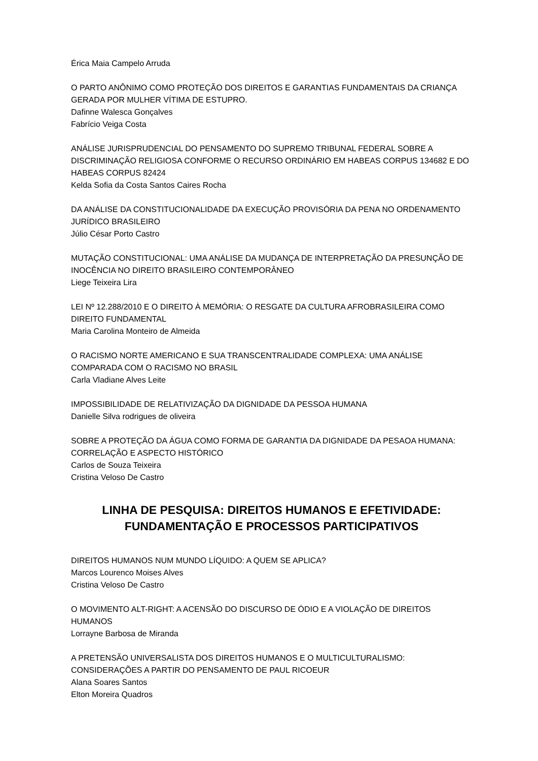Érica Maia Campelo Arruda
O PARTO ANÔNIMO COMO PROTEÇÃO DOS DIREITOS E GARANTIAS FUNDAMENTAIS DA CRIANÇA GERADA POR MULHER VÍTIMA DE ESTUPRO.
Dafinne Walesca Gonçalves
Fabrício Veiga Costa
ANÁLISE JURISPRUDENCIAL DO PENSAMENTO DO SUPREMO TRIBUNAL FEDERAL SOBRE A DISCRIMINAÇÃO RELIGIOSA CONFORME O RECURSO ORDINÁRIO EM HABEAS CORPUS 134682 E DO HABEAS CORPUS 82424
Kelda Sofia da Costa Santos Caires Rocha
DA ANÁLISE DA CONSTITUCIONALIDADE DA EXECUÇÃO PROVISÓRIA DA PENA NO ORDENAMENTO JURÍDICO BRASILEIRO
Júlio César Porto Castro
MUTAÇÃO CONSTITUCIONAL: UMA ANÁLISE DA MUDANÇA DE INTERPRETAÇÃO DA PRESUNÇÃO DE INOCÊNCIA NO DIREITO BRASILEIRO CONTEMPORÂNEO
Liege Teixeira Lira
LEI Nº 12.288/2010 E O DIREITO À MEMÓRIA: O RESGATE DA CULTURA AFROBRASILEIRA COMO DIREITO FUNDAMENTAL
Maria Carolina Monteiro de Almeida
O RACISMO NORTE AMERICANO E SUA TRANSCENTRALIDADE COMPLEXA: UMA ANÁLISE COMPARADA COM O RACISMO NO BRASIL
Carla Vladiane Alves Leite
IMPOSSIBILIDADE DE RELATIVIZAÇÃO DA DIGNIDADE DA PESSOA HUMANA
Danielle Silva rodrigues de oliveira
SOBRE A PROTEÇÃO DA ÁGUA COMO FORMA DE GARANTIA DA DIGNIDADE DA PESAOA HUMANA: CORRELAÇÃO E ASPECTO HISTÓRICO
Carlos de Souza Teixeira
Cristina Veloso De Castro
LINHA DE PESQUISA: DIREITOS HUMANOS E EFETIVIDADE: FUNDAMENTAÇÃO E PROCESSOS PARTICIPATIVOS
DIREITOS HUMANOS NUM MUNDO LÍQUIDO: A QUEM SE APLICA?
Marcos Lourenco Moises Alves
Cristina Veloso De Castro
O MOVIMENTO ALT-RIGHT: A ACENSÃO DO DISCURSO DE ÓDIO E A VIOLAÇÃO DE DIREITOS HUMANOS
Lorrayne Barbosa de Miranda
A PRETENSÃO UNIVERSALISTA DOS DIREITOS HUMANOS E O MULTICULTURALISMO: CONSIDERAÇÕES A PARTIR DO PENSAMENTO DE PAUL RICOEUR
Alana Soares Santos
Elton Moreira Quadros